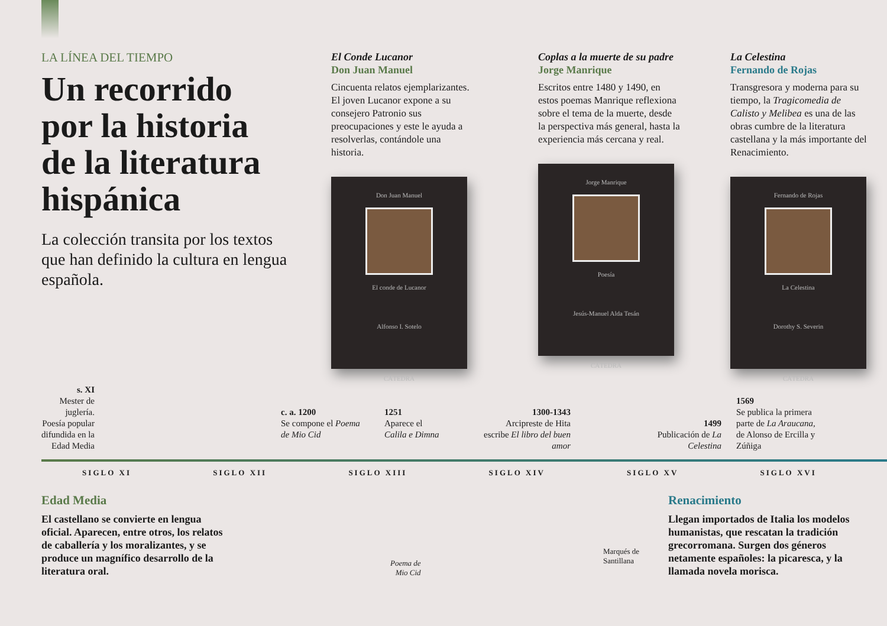LA LÍNEA DEL TIEMPO
Un recorrido por la historia de la literatura hispánica
La colección transita por los textos que han definido la cultura en lengua española.
El Conde Lucanor
Don Juan Manuel
Cincuenta relatos ejemplarizantes. El joven Lucanor expone a su consejero Patronio sus preocupaciones y este le ayuda a resolverlas, contándole una historia.
Don Juan Manuel
El conde de Lucanor
Alfonso I. Sotelo
CÁTEDRA
Coplas a la muerte de su padre
Jorge Manrique
Escritos entre 1480 y 1490, en estos poemas Manrique reflexiona sobre el tema de la muerte, desde la perspectiva más general, hasta la experiencia más cercana y real.
Jorge Manrique
Poesía
Jesús-Manuel Alda Tesán
CÁTEDRA
La Celestina
Fernando de Rojas
Transgresora y moderna para su tiempo, la Tragicomedia de Calisto y Melibea es una de las obras cumbre de la literatura castellana y la más importante del Renacimiento.
Fernando de Rojas
La Celestina
Dorothy S. Severin
CÁTEDRA
s. XI
Mester de juglería. Poesía popular difundida en la Edad Media
c. a. 1200
Se compone el Poema de Mio Cid
1251
Aparece el Calila e Dimna
1300-1343
Arcipreste de Hita escribe El libro del buen amor
1499
Publicación de La Celestina
1569
Se publica la primera parte de La Araucana, de Alonso de Ercilla y Zúñiga
SIGLO XI SIGLO XII SIGLO XIII SIGLO XIV SIGLO XV SIGLO XVI
Edad Media
El castellano se convierte en lengua oficial. Aparecen, entre otros, los relatos de caballería y los moralizantes, y se produce un magnífico desarrollo de la literatura oral.
Poema de
Mio Cid
Marqués de
Santillana
Renacimiento
Llegan importados de Italia los modelos humanistas, que rescatan la tradición grecorromana. Surgen dos géneros netamente españoles: la picaresca, y la llamada novela morisca.